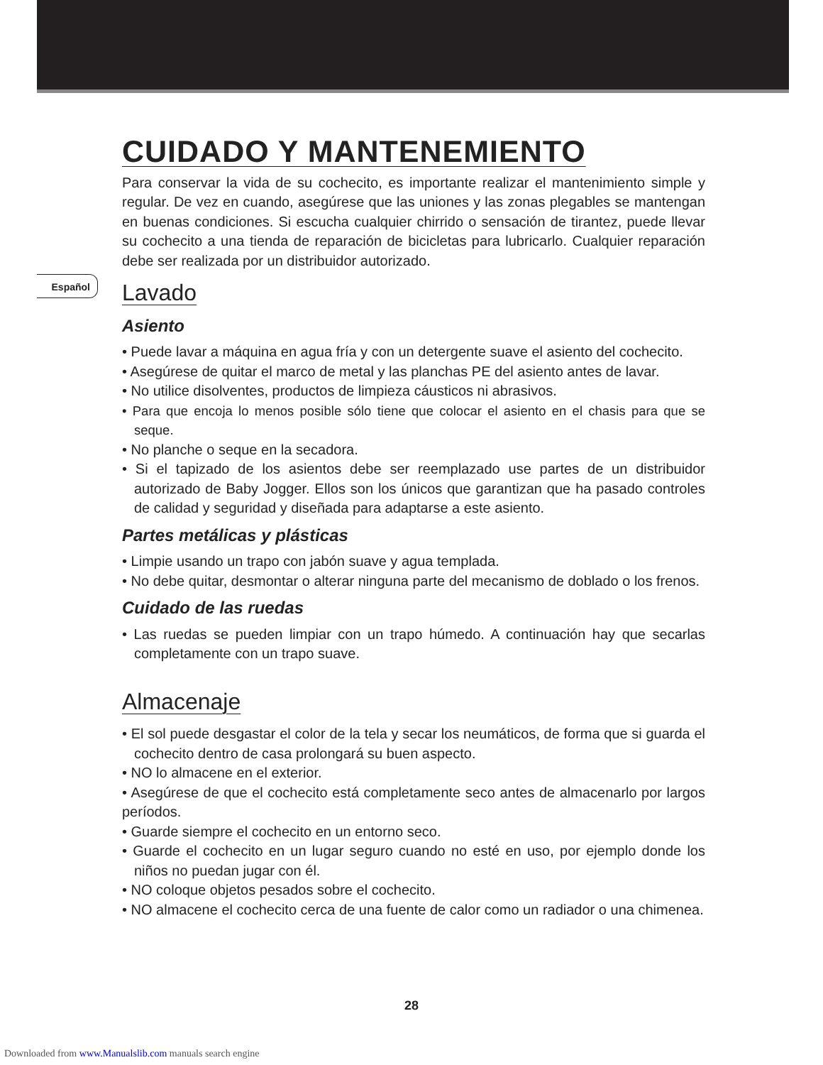Español
CUIDADO Y MANTENEMIENTO
Para conservar la vida de su cochecito, es importante realizar el mantenimiento simple y regular. De vez en cuando, asegúrese que las uniones y las zonas plegables se mantengan en buenas condiciones. Si escucha cualquier chirrido o sensación de tirantez, puede llevar su cochecito a una tienda de reparación de bicicletas para lubricarlo. Cualquier reparación debe ser realizada por un distribuidor autorizado.
Lavado
Asiento
• Puede lavar a máquina en agua fría y con un detergente suave el asiento del cochecito.
• Asegúrese de quitar el marco de metal y las planchas PE del asiento antes de lavar.
• No utilice disolventes, productos de limpieza cáusticos ni abrasivos.
• Para que encoja lo menos posible sólo tiene que colocar el asiento en el chasis para que se seque.
• No planche o seque en la secadora.
• Si el tapizado de los asientos debe ser reemplazado use partes de un distribuidor autorizado de Baby Jogger. Ellos son los únicos que garantizan que ha pasado controles de calidad y seguridad y diseñada para adaptarse a este asiento.
Partes metálicas y plásticas
• Limpie usando un trapo con jabón suave y agua templada.
• No debe quitar, desmontar o alterar ninguna parte del mecanismo de doblado o los frenos.
Cuidado de las ruedas
• Las ruedas se pueden limpiar con un trapo húmedo. A continuación hay que secarlas completamente con un trapo suave.
Almacenaje
• El sol puede desgastar el color de la tela y secar los neumáticos, de forma que si guarda el cochecito dentro de casa prolongará su buen aspecto.
• NO lo almacene en el exterior.
• Asegúrese de que el cochecito está completamente seco antes de almacenarlo por largos períodos.
• Guarde siempre el cochecito en un entorno seco.
• Guarde el cochecito en un lugar seguro cuando no esté en uso, por ejemplo donde los niños no puedan jugar con él.
• NO coloque objetos pesados sobre el cochecito.
• NO almacene el cochecito cerca de una fuente de calor como un radiador o una chimenea.
28
Downloaded from www.Manualslib.com manuals search engine